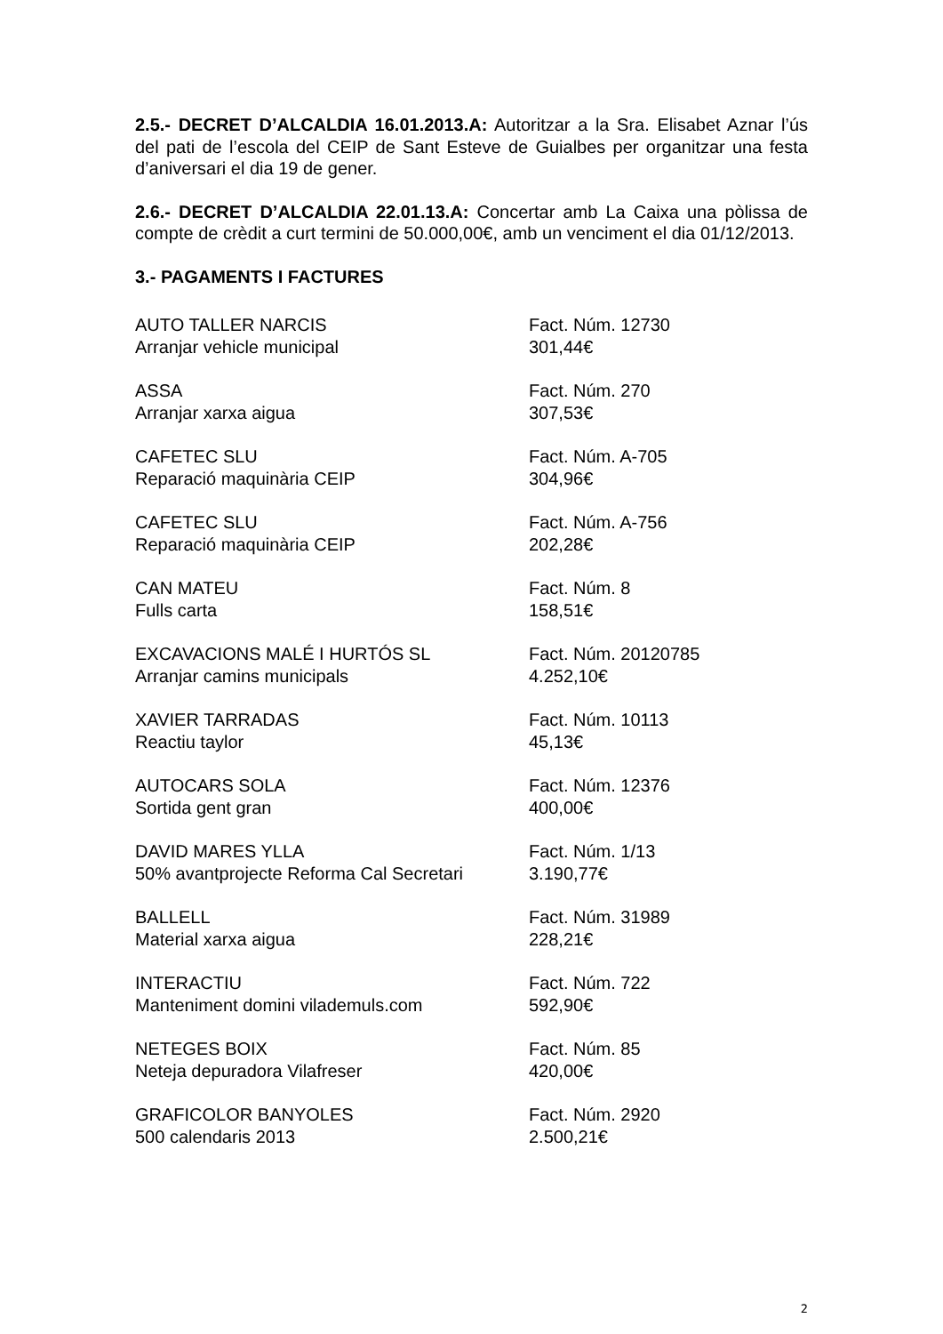2.5.- DECRET D’ALCALDIA 16.01.2013.A: Autoritzar a la Sra. Elisabet Aznar l’ús del pati de l’escola del CEIP de Sant Esteve de Guialbes per organitzar una festa d’aniversari el dia 19 de gener.
2.6.- DECRET D’ALCALDIA 22.01.13.A: Concertar amb La Caixa una pòlissa de compte de crèdit a curt termini de 50.000,00€, amb un venciment el dia 01/12/2013.
3.- PAGAMENTS I FACTURES
| AUTO TALLER NARCIS | Fact. Núm. 12730 |
| Arranjar vehicle municipal | 301,44€ |
| ASSA | Fact. Núm. 270 |
| Arranjar xarxa aigua | 307,53€ |
| CAFETEC SLU | Fact. Núm. A-705 |
| Reparació maquinària CEIP | 304,96€ |
| CAFETEC SLU | Fact. Núm. A-756 |
| Reparació maquinària CEIP | 202,28€ |
| CAN MATEU | Fact. Núm. 8 |
| Fulls carta | 158,51€ |
| EXCAVACIONS MALÉ I HURTÓS SL | Fact. Núm. 20120785 |
| Arranjar camins municipals | 4.252,10€ |
| XAVIER TARRADAS | Fact. Núm. 10113 |
| Reactiu taylor | 45,13€ |
| AUTOCARS SOLA | Fact. Núm. 12376 |
| Sortida gent gran | 400,00€ |
| DAVID MARES YLLA | Fact. Núm. 1/13 |
| 50% avantprojecte Reforma Cal Secretari | 3.190,77€ |
| BALLELL | Fact. Núm. 31989 |
| Material xarxa aigua | 228,21€ |
| INTERACTIU | Fact. Núm. 722 |
| Manteniment domini vilademuls.com | 592,90€ |
| NETEGES BOIX | Fact. Núm. 85 |
| Neteja depuradora Vilafreser | 420,00€ |
| GRAFICOLOR BANYOLES | Fact. Núm. 2920 |
| 500 calendaris 2013 | 2.500,21€ |
2